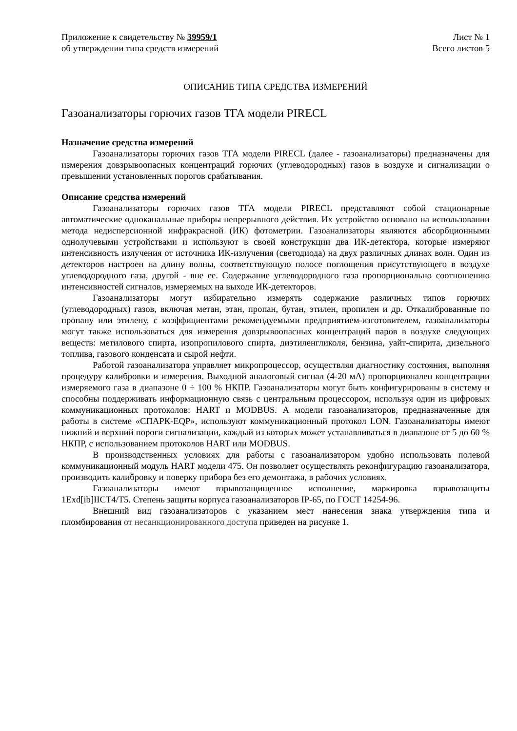Приложение к свидетельству № 39959/1
об утверждении типа средств измерений
Лист № 1
Всего листов 5
ОПИСАНИЕ ТИПА СРЕДСТВА ИЗМЕРЕНИЙ
Газоанализаторы горючих газов ТГА модели PIRECL
Назначение средства измерений
Газоанализаторы горючих газов ТГА модели PIRECL (далее - газоанализаторы) предназначены для измерения довзрывоопасных концентраций горючих (углеводородных) газов в воздухе и сигнализации о превышении установленных порогов срабатывания.
Описание средства измерений
Газоанализаторы горючих газов ТГА модели PIRECL представляют собой стационарные автоматические одноканальные приборы непрерывного действия. Их устройство основано на использовании метода недисперсионной инфракрасной (ИК) фотометрии. Газоанализаторы являются абсорбционными однолучевыми устройствами и используют в своей конструкции два ИК-детектора, которые измеряют интенсивность излучения от источника ИК-излучения (светодиода) на двух различных длинах волн. Один из детекторов настроен на длину волны, соответствующую полосе поглощения присутствующего в воздухе углеводородного газа, другой - вне ее. Содержание углеводородного газа пропорционально соотношению интенсивностей сигналов, измеряемых на выходе ИК-детекторов.
Газоанализаторы могут избирательно измерять содержание различных типов горючих (углеводородных) газов, включая метан, этан, пропан, бутан, этилен, пропилен и др. Откалиброванные по пропану или этилену, с коэффициентами рекомендуемыми предприятием-изготовителем, газоанализаторы могут также использоваться для измерения довзрывоопасных концентраций паров в воздухе следующих веществ: метилового спирта, изопропилового спирта, диэтиленгликоля, бензина, уайт-спирита, дизельного топлива, газового конденсата и сырой нефти.
Работой газоанализатора управляет микропроцессор, осуществляя диагностику состояния, выполняя процедуру калибровки и измерения. Выходной аналоговый сигнал (4-20 мА) пропорционален концентрации измеряемого газа в диапазоне 0 ÷ 100 % НКПР. Газоанализаторы могут быть конфигурированы в систему и способны поддерживать информационную связь с центральным процессором, используя один из цифровых коммуникационных протоколов: HART и MODBUS. А модели газоанализаторов, предназначенные для работы в системе «СПАРК-EQP», используют коммуникационный протокол LON. Газоанализаторы имеют нижний и верхний пороги сигнализации, каждый из которых может устанавливаться в диапазоне от 5 до 60 % НКПР, с использованием протоколов HART или MODBUS.
В производственных условиях для работы с газоанализатором удобно использовать полевой коммуникационный модуль HART модели 475. Он позволяет осуществлять реконфигурацию газоанализатора, производить калибровку и поверку прибора без его демонтажа, в рабочих условиях.
Газоанализаторы имеют взрывозащищенное исполнение, маркировка взрывозащиты 1Exd[ib]IICT4/T5. Степень защиты корпуса газоанализаторов IP-65, по ГОСТ 14254-96.
Внешний вид газоанализаторов с указанием мест нанесения знака утверждения типа и пломбирования от несанкционированного доступа приведен на рисунке 1.